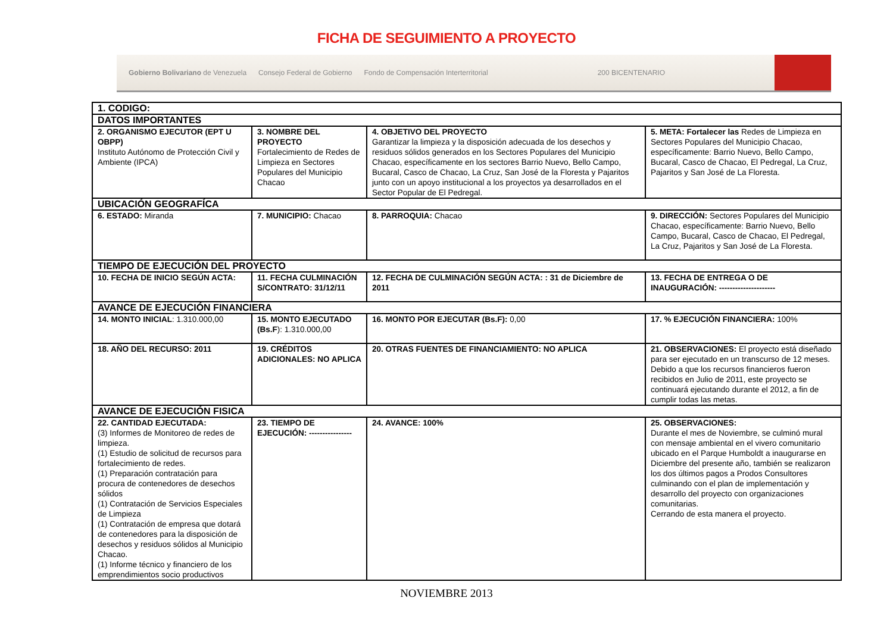FICHA DE SEGUIMIENTO A PROYECTO
Gobierno Bolivariano de Venezuela Consejo Federal de Gobierno Fondo de Compensación Interterritorial 200 BICENTENARIO
| 1. CODIGO: | | | |
| DATOS IMPORTANTES | | | |
| 2. ORGANISMO EJECUTOR (EPT U OBPP) Instituto Autónomo de Protección Civil y Ambiente (IPCA) | 3. NOMBRE DEL PROYECTO Fortalecimiento de Redes de Limpieza en Sectores Populares del Municipio Chacao | 4. OBJETIVO DEL PROYECTO Garantizar la limpieza y la disposición adecuada de los desechos y residuos sólidos generados en los Sectores Populares del Municipio Chacao, específicamente en los sectores Barrio Nuevo, Bello Campo, Bucaral, Casco de Chacao, La Cruz, San José de la Floresta y Pajaritos junto con un apoyo institucional a los proyectos ya desarrollados en el Sector Popular de El Pedregal. | 5. META: Fortalecer las Redes de Limpieza en Sectores Populares del Municipio Chacao, específicamente: Barrio Nuevo, Bello Campo, Bucaral, Casco de Chacao, El Pedregal, La Cruz, Pajaritos y San José de La Floresta. |
| UBICACIÓN GEOGRAFÍCA | | | |
| 6. ESTADO: Miranda | 7. MUNICIPIO: Chacao | 8. PARROQUIA: Chacao | 9. DIRECCIÓN: Sectores Populares del Municipio Chacao, específicamente: Barrio Nuevo, Bello Campo, Bucaral, Casco de Chacao, El Pedregal, La Cruz, Pajaritos y San José de La Floresta. |
| TIEMPO DE EJECUCIÓN DEL PROYECTO | | | |
| 10. FECHA DE INICIO SEGÚN ACTA: | 11. FECHA CULMINACIÓN S/CONTRATO: 31/12/11 | 12. FECHA DE CULMINACIÓN SEGÚN ACTA: : 31 de Diciembre de 2011 | 13. FECHA DE ENTREGA O DE INAUGURACIÓN: --------------------- |
| AVANCE DE EJECUCIÓN FINANCIERA | | | |
| 14. MONTO INICIAL : 1.310.000,00 | 15. MONTO EJECUTADO (Bs.F ): 1.310.000,00 | 16. MONTO POR EJECUTAR (Bs.F): 0,00 | 17. % EJECUCIÓN FINANCIERA: 100% |
| 18. AÑO DEL RECURSO: 2011 | 19. CRÉDITOS ADICIONALES: NO APLICA | 20. OTRAS FUENTES DE FINANCIAMIENTO: NO APLICA | 21. OBSERVACIONES: El proyecto está diseñado para ser ejecutado en un transcurso de 12 meses. Debido a que los recursos financieros fueron recibidos en Julio de 2011, este proyecto se continuará ejecutando durante el 2012, a fin de cumplir todas las metas. |
| AVANCE DE EJECUCIÓN FISICA | | | |
| 22. CANTIDAD EJECUTADA: (3) Informes de Monitoreo de redes de limpieza. (1) Estudio de solicitud de recursos para fortalecimiento de redes. (1) Preparación contratación para procura de contenedores de desechos sólidos (1) Contratación de Servicios Especiales de Limpieza (1) Contratación de empresa que dotará de contenedores para la disposición de desechos y residuos sólidos al Municipio Chacao. (1) Informe técnico y financiero de los emprendimientos socio productivos | 23. TIEMPO DE EJECUCIÓN: ---------------- | 24. AVANCE: 100% | 25. OBSERVACIONES: Durante el mes de Noviembre, se culminó mural con mensaje ambiental en el vivero comunitario ubicado en el Parque Humboldt a inaugurarse en Diciembre del presente año, también se realizaron los dos últimos pagos a Prodos Consultores culminando con el plan de implementación y desarrollo del proyecto con organizaciones comunitarias. Cerrando de esta manera el proyecto. |
NOVIEMBRE 2013